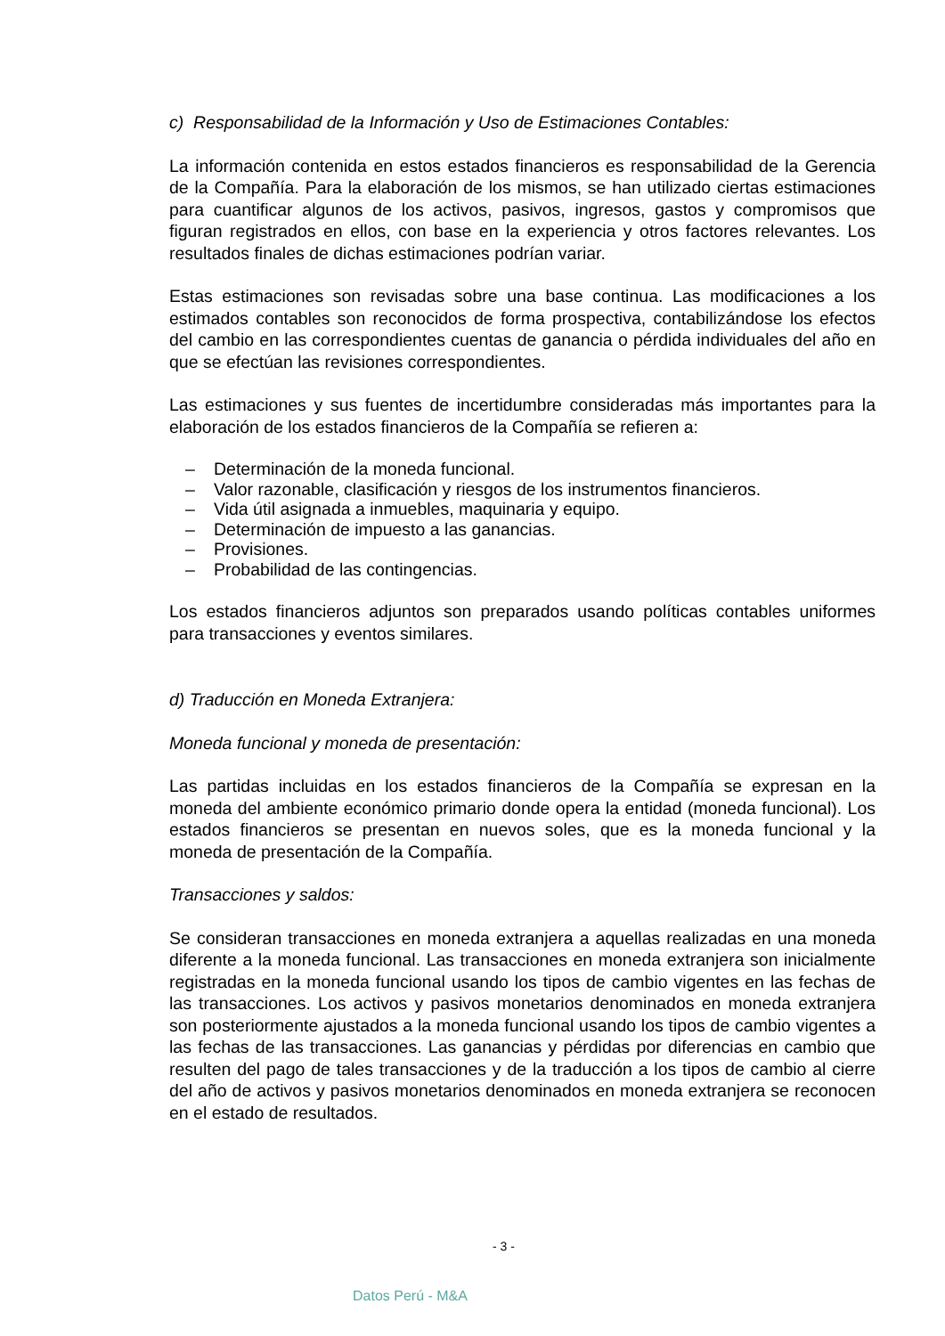c) Responsabilidad de la Información y Uso de Estimaciones Contables:
La información contenida en estos estados financieros es responsabilidad de la Gerencia de la Compañía. Para la elaboración de los mismos, se han utilizado ciertas estimaciones para cuantificar algunos de los activos, pasivos, ingresos, gastos y compromisos que figuran registrados en ellos, con base en la experiencia y otros factores relevantes. Los resultados finales de dichas estimaciones podrían variar.
Estas estimaciones son revisadas sobre una base continua. Las modificaciones a los estimados contables son reconocidos de forma prospectiva, contabilizándose los efectos del cambio en las correspondientes cuentas de ganancia o pérdida individuales del año en que se efectúan las revisiones correspondientes.
Las estimaciones y sus fuentes de incertidumbre consideradas más importantes para la elaboración de los estados financieros de la Compañía se refieren a:
– Determinación de la moneda funcional.
– Valor razonable, clasificación y riesgos de los instrumentos financieros.
– Vida útil asignada a inmuebles, maquinaria y equipo.
– Determinación de impuesto a las ganancias.
– Provisiones.
– Probabilidad de las contingencias.
Los estados financieros adjuntos son preparados usando políticas contables uniformes para transacciones y eventos similares.
d) Traducción en Moneda Extranjera:
Moneda funcional y moneda de presentación:
Las partidas incluidas en los estados financieros de la Compañía se expresan en la moneda del ambiente económico primario donde opera la entidad (moneda funcional). Los estados financieros se presentan en nuevos soles, que es la moneda funcional y la moneda de presentación de la Compañía.
Transacciones y saldos:
Se consideran transacciones en moneda extranjera a aquellas realizadas en una moneda diferente a la moneda funcional. Las transacciones en moneda extranjera son inicialmente registradas en la moneda funcional usando los tipos de cambio vigentes en las fechas de las transacciones. Los activos y pasivos monetarios denominados en moneda extranjera son posteriormente ajustados a la moneda funcional usando los tipos de cambio vigentes a las fechas de las transacciones. Las ganancias y pérdidas por diferencias en cambio que resulten del pago de tales transacciones y de la traducción a los tipos de cambio al cierre del año de activos y pasivos monetarios denominados en moneda extranjera se reconocen en el estado de resultados.
- 3 -
Datos Perú - M&A